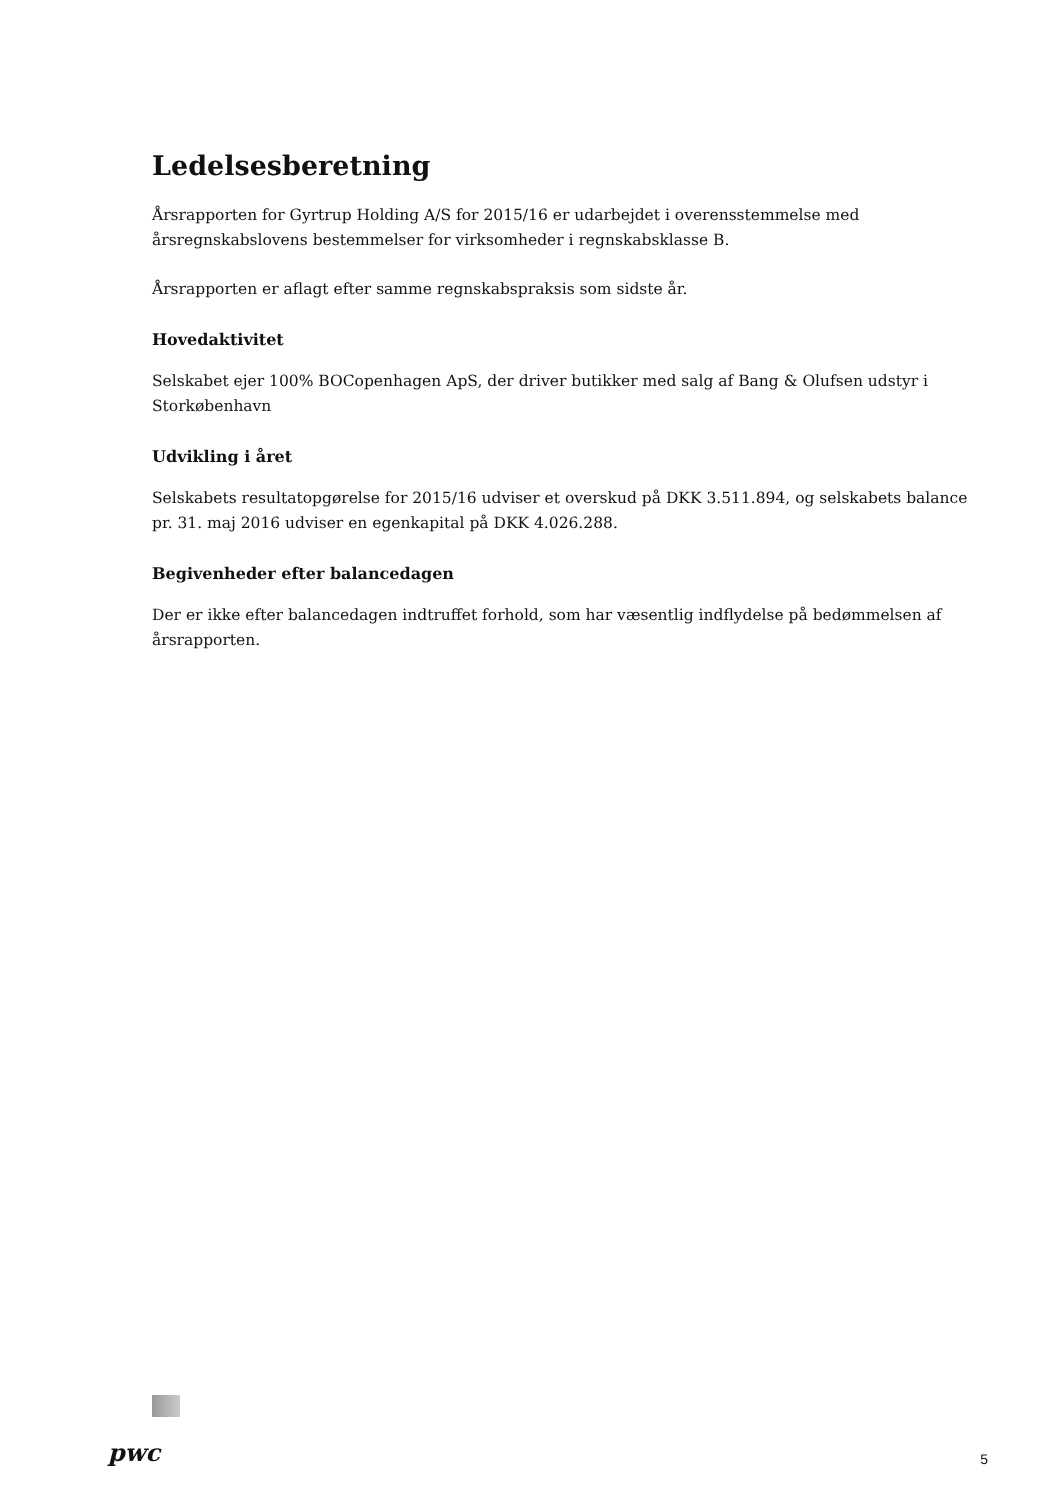Ledelsesberetning
Årsrapporten for Gyrtrup Holding A/S for 2015/16 er udarbejdet i overensstemmelse med årsregnskabslovens bestemmelser for virksomheder i regnskabsklasse B.
Årsrapporten er aflagt efter samme regnskabspraksis som sidste år.
Hovedaktivitet
Selskabet ejer 100% BOCopenhagen ApS, der driver butikker med salg af Bang & Olufsen udstyr i Storkøbenhavn
Udvikling i året
Selskabets resultatopgørelse for 2015/16 udviser et overskud på DKK 3.511.894, og selskabets balance pr. 31. maj 2016 udviser en egenkapital på DKK 4.026.288.
Begivenheder efter balancedagen
Der er ikke efter balancedagen indtruffet forhold, som har væsentlig indflydelse på bedømmelsen af årsrapporten.
pwc 5